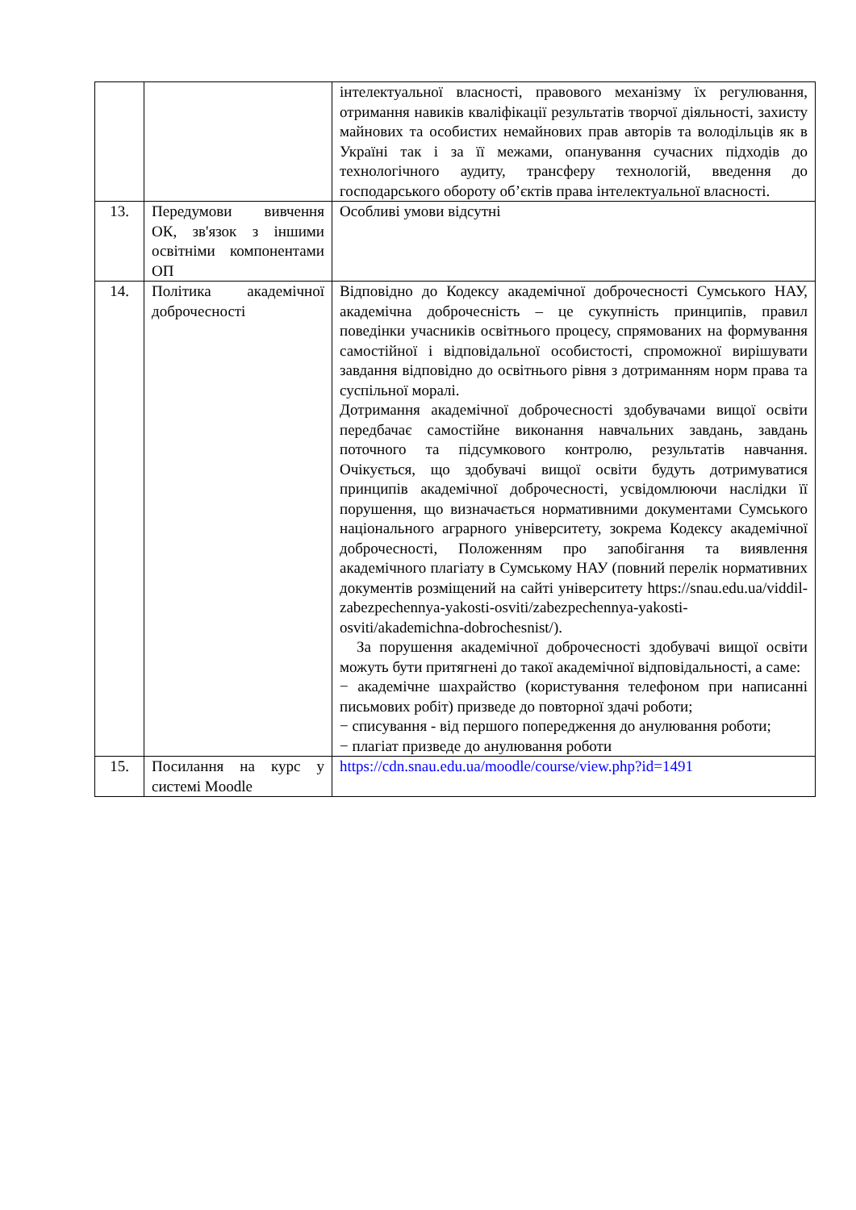| | | інтелектуальної власності, правового механізму їх регулювання, отримання навиків кваліфікації результатів творчої діяльності, захисту майнових та особистих немайнових прав авторів та володільців як в Україні так і за її межами, опанування сучасних підходів до технологічного аудиту, трансферу технологій, введення до господарського обороту об’єктів права інтелектуальної власності. |
| 13. | Передумови вивчення ОК, зв'язок з іншими освітніми компонентами ОП | Особливі умови відсутні |
| 14. | Політика академічної доброчесності | Відповідно до Кодексу академічної доброчесності Сумського НАУ, академічна доброчесність – це сукупність принципів, правил поведінки учасників освітнього процесу, спрямованих на формування самостійної і відповідальної особистості, спроможної вирішувати завдання відповідно до освітнього рівня з дотриманням норм права та суспільної моралі. Дотримання академічної доброчесності здобувачами вищої освіти передбачає самостійне виконання навчальних завдань, завдань поточного та підсумкового контролю, результатів навчання. Очікується, що здобувачі вищої освіти будуть дотримуватися принципів академічної доброчесності, усвідомлюючи наслідки її порушення, що визначається нормативними документами Сумського національного аграрного університету, зокрема Кодексу академічної доброчесності, Положенням про запобігання та виявлення академічного плагіату в Сумському НАУ (повний перелік нормативних документів розміщений на сайті університету https://snau.edu.ua/viddil-zabezpechennya-yakosti-osviti/zabezpechennya-yakosti-osviti/akademichna-dobrochesnist/ ). За порушення академічної доброчесності здобувачі вищої освіти можуть бути притягнені до такої академічної відповідальності, а саме: − академічне шахрайство (користування телефоном при написанні письмових робіт) призведе до повторної здачі роботи; − списування - від першого попередження до анулювання роботи; − плагіат призведе до анулювання роботи |
| 15. | Посилання на курс у системі Moodle | https://cdn.snau.edu.ua/moodle/course/view.php?id=1491 |